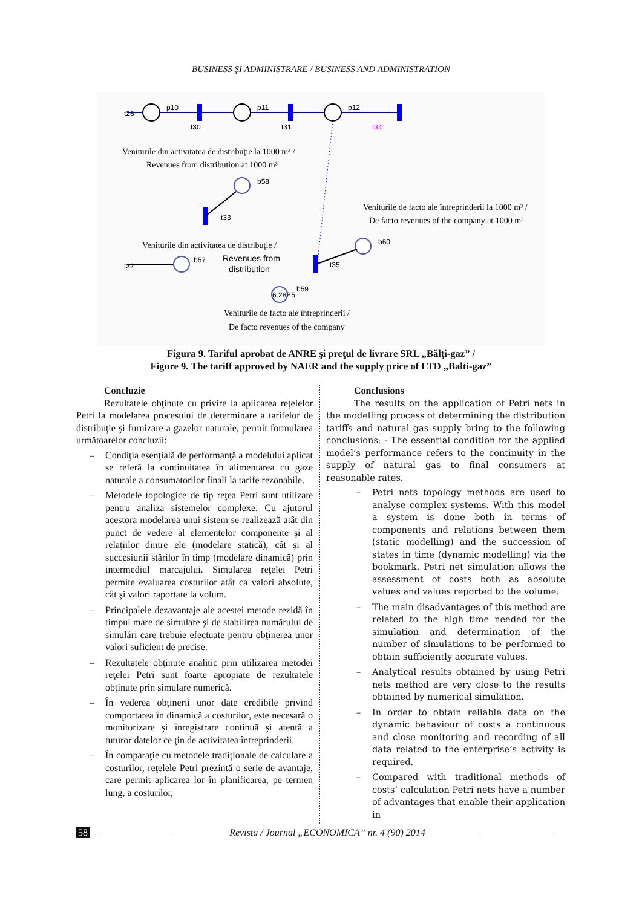BUSINESS ŞI ADMINISTRARE / BUSINESS AND ADMINISTRATION
t26
p10
t30
p11
t31
p12
t34
Veniturile din activitatea de distribuţie la 1000 m³ /
Revenues from distribution at 1000 m³
b58
t33
Veniturile de facto ale întreprinderii la 1000 m³ /
De facto revenues of the company at 1000 m³
Veniturile din activitatea de distribuţie /
b60
t35
t32
b57
Revenues from
distribution
6.28E5
b59
Veniturile de facto ale întreprinderii /
De facto revenues of the company
Figura 9. Tariful aprobat de ANRE şi preţul de livrare SRL „Bălţi-gaz” /
Figure 9. The tariff approved by NAER and the supply price of LTD „Balti-gaz”
Concluzie
Rezultatele obţinute cu privire la aplicarea reţelelor Petri la modelarea procesului de determinare a tarifelor de distribuţie şi furnizare a gazelor naturale, permit formularea următoarelor concluzii:
– Condiţia esenţială de performanţă a modelului aplicat se referă la continuitatea în alimentarea cu gaze naturale a consumatorilor finali la tarife rezonabile.
– Metodele topologice de tip reţea Petri sunt utilizate pentru analiza sistemelor complexe. Cu ajutorul acestora modelarea unui sistem se realizează atât din punct de vedere al elementelor componente şi al relaţiilor dintre ele (modelare statică), cât şi al succesiunii stărilor în timp (modelare dinamică) prin intermediul marcajului. Simularea reţelei Petri permite evaluarea costurilor atât ca valori absolute, cât şi valori raportate la volum.
– Principalele dezavantaje ale acestei metode rezidă în timpul mare de simulare şi de stabilirea numărului de simulări care trebuie efectuate pentru obţinerea unor valori suficient de precise.
– Rezultatele obţinute analitic prin utilizarea metodei reţelei Petri sunt foarte apropiate de rezultatele obţinute prin simulare numerică.
– În vederea obţinerii unor date credibile privind comportarea în dinamică a costurilor, este necesară o monitorizare şi înregistrare continuă şi atentă a tuturor datelor ce ţin de activitatea întreprinderii.
– În comparaţie cu metodele tradiţionale de calculare a costurilor, reţelele Petri prezintă o serie de avantaje, care permit aplicarea lor în planificarea, pe termen lung, a costurilor,
Conclusions
The results on the application of Petri nets in the modelling process of determining the distribution tariffs and natural gas supply bring to the following conclusions: - The essential condition for the applied model’s performance refers to the continuity in the supply of natural gas to final consumers at reasonable rates.
– Petri nets topology methods are used to analyse complex systems. With this model a system is done both in terms of components and relations between them (static modelling) and the succession of states in time (dynamic modelling) via the bookmark. Petri net simulation allows the assessment of costs both as absolute values and values reported to the volume.
– The main disadvantages of this method are related to the high time needed for the simulation and determination of the number of simulations to be performed to obtain sufficiently accurate values.
– Analytical results obtained by using Petri nets method are very close to the results obtained by numerical simulation.
– In order to obtain reliable data on the dynamic behaviour of costs a continuous and close monitoring and recording of all data related to the enterprise’s activity is required.
– Compared with traditional methods of costs’ calculation Petri nets have a number of advantages that enable their application in
58 Revista / Journal „ECONOMICA” nr. 4 (90) 2014